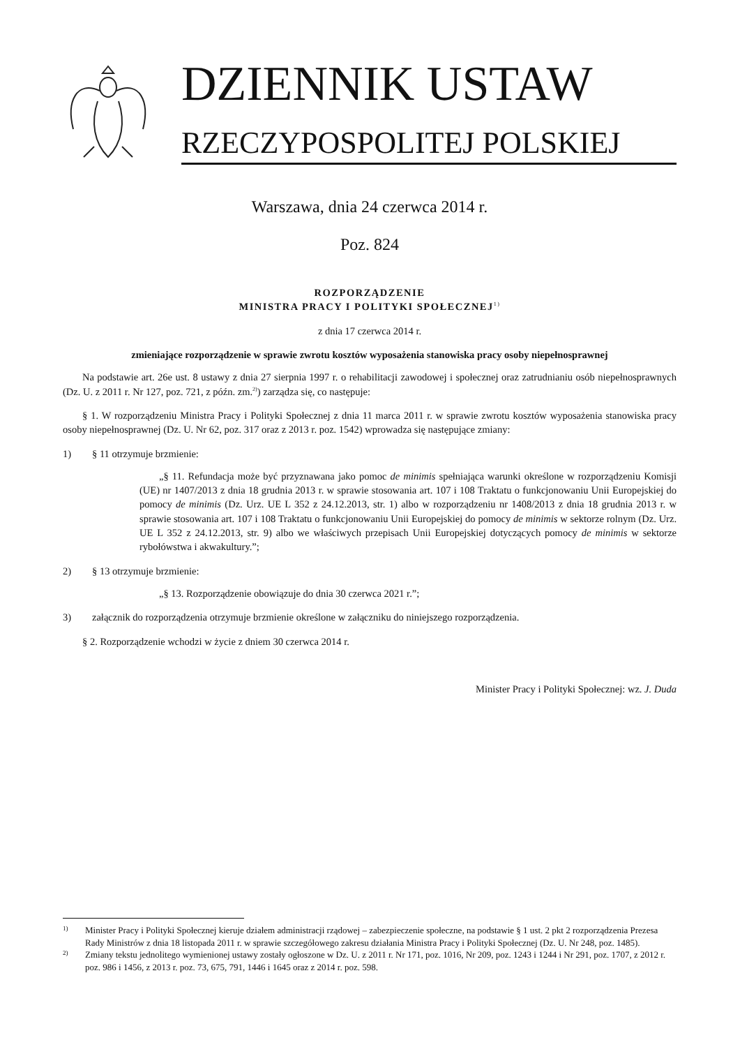DZIENNIK USTAW
RZECZYPOSPOLITEJ POLSKIEJ
Warszawa, dnia 24 czerwca 2014 r.
Poz. 824
ROZPORZĄDZENIE
MINISTRA PRACY I POLITYKI SPOŁECZNEJ<sup>1)</sup>
z dnia 17 czerwca 2014 r.
zmieniające rozporządzenie w sprawie zwrotu kosztów wyposażenia stanowiska pracy osoby niepełnosprawnej
Na podstawie art. 26e ust. 8 ustawy z dnia 27 sierpnia 1997 r. o rehabilitacji zawodowej i społecznej oraz zatrudnianiu osób niepełnosprawnych (Dz. U. z 2011 r. Nr 127, poz. 721, z późn. zm.<sup>2)</sup>) zarządza się, co następuje:
§ 1. W rozporządzeniu Ministra Pracy i Polityki Społecznej z dnia 11 marca 2011 r. w sprawie zwrotu kosztów wyposażenia stanowiska pracy osoby niepełnosprawnej (Dz. U. Nr 62, poz. 317 oraz z 2013 r. poz. 1542) wprowadza się następujące zmiany:
1) § 11 otrzymuje brzmienie:
„§ 11. Refundacja może być przyznawana jako pomoc de minimis spełniająca warunki określone w rozporządzeniu Komisji (UE) nr 1407/2013 z dnia 18 grudnia 2013 r. w sprawie stosowania art. 107 i 108 Traktatu o funkcjonowaniu Unii Europejskiej do pomocy de minimis (Dz. Urz. UE L 352 z 24.12.2013, str. 1) albo w rozporządzeniu nr 1408/2013 z dnia 18 grudnia 2013 r. w sprawie stosowania art. 107 i 108 Traktatu o funkcjonowaniu Unii Europejskiej do pomocy de minimis w sektorze rolnym (Dz. Urz. UE L 352 z 24.12.2013, str. 9) albo we właściwych przepisach Unii Europejskiej dotyczących pomocy de minimis w sektorze rybołówstwa i akwakultury.”;
2) § 13 otrzymuje brzmienie:
„§ 13. Rozporządzenie obowiązuje do dnia 30 czerwca 2021 r.”;
3) załącznik do rozporządzenia otrzymuje brzmienie określone w załączniku do niniejszego rozporządzenia.
§ 2. Rozporządzenie wchodzi w życie z dniem 30 czerwca 2014 r.
Minister Pracy i Polityki Społecznej: wz. J. Duda
1) Minister Pracy i Polityki Społecznej kieruje działem administracji rządowej – zabezpieczenie społeczne, na podstawie § 1 ust. 2 pkt 2 rozporządzenia Prezesa Rady Ministrów z dnia 18 listopada 2011 r. w sprawie szczegółowego zakresu działania Ministra Pracy i Polityki Społecznej (Dz. U. Nr 248, poz. 1485).
2) Zmiany tekstu jednolitego wymienionej ustawy zostały ogłoszone w Dz. U. z 2011 r. Nr 171, poz. 1016, Nr 209, poz. 1243 i 1244 i Nr 291, poz. 1707, z 2012 r. poz. 986 i 1456, z 2013 r. poz. 73, 675, 791, 1446 i 1645 oraz z 2014 r. poz. 598.